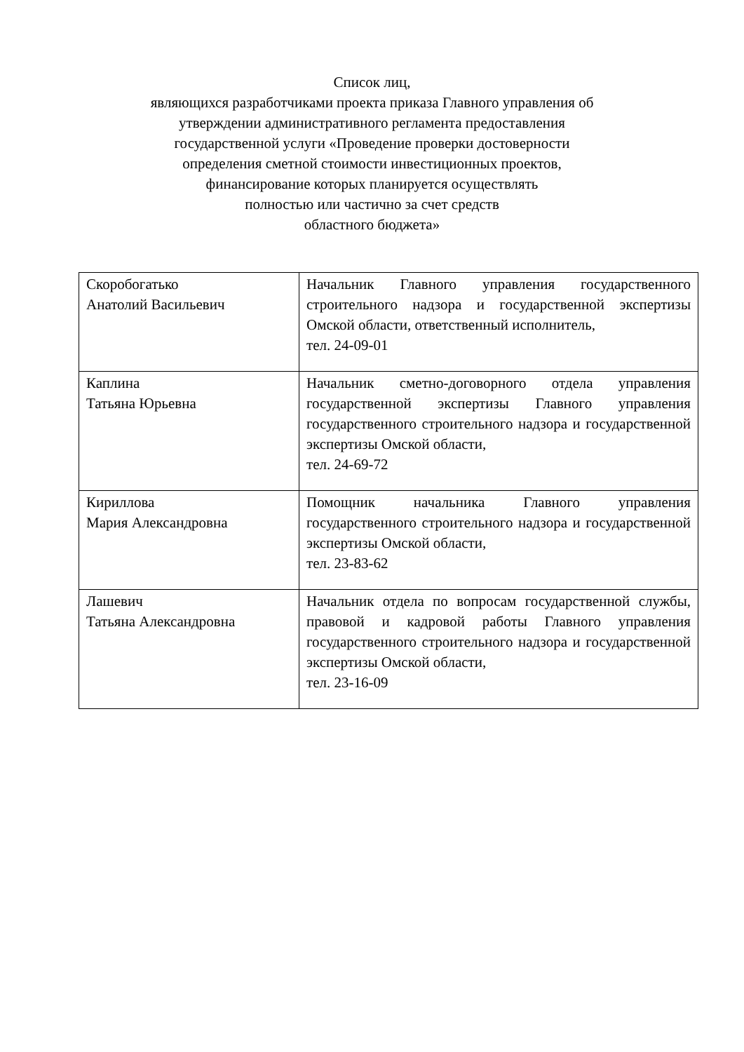Список лиц,
являющихся разработчиками проекта приказа Главного управления об
утверждении административного регламента предоставления
государственной услуги «Проведение проверки достоверности
определения сметной стоимости инвестиционных проектов,
финансирование которых планируется осуществлять
полностью или частично за счет средств
областного бюджета»
| Скоробогатько Анатолий Васильевич | Начальник Главного управления государственного строительного надзора и государственной экспертизы Омской области, ответственный исполнитель, тел. 24-09-01 |
| Каплина Татьяна Юрьевна | Начальник сметно-договорного отдела управления государственной экспертизы Главного управления государственного строительного надзора и государственной экспертизы Омской области, тел. 24-69-72 |
| Кириллова Мария Александровна | Помощник начальника Главного управления государственного строительного надзора и государственной экспертизы Омской области, тел. 23-83-62 |
| Лашевич Татьяна Александровна | Начальник отдела по вопросам государственной службы, правовой и кадровой работы Главного управления государственного строительного надзора и государственной экспертизы Омской области, тел. 23-16-09 |